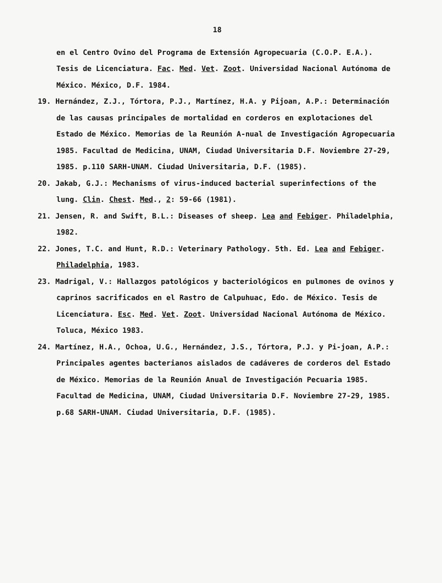18
en el Centro Ovino del Programa de Extensión Agropecuaria (C.O.P. E.A.). Tesis de Licenciatura. Fac. Med. Vet. Zoot. Universidad Nacional Autónoma de México. México, D.F. 1984.
19. Hernández, Z.J., Tórtora, P.J., Martínez, H.A. y Pijoan, A.P.: Determinación de las causas principales de mortalidad en corderos en explotaciones del Estado de México. Memorias de la Reunión A-nual de Investigación Agropecuaria 1985. Facultad de Medicina, UNAM, Ciudad Universitaria D.F. Noviembre 27-29, 1985. p.110 SARH-UNAM. Ciudad Universitaria, D.F. (1985).
20. Jakab, G.J.: Mechanisms of virus-induced bacterial superinfections of the lung. Clin. Chest. Med., 2: 59-66 (1981).
21. Jensen, R. and Swift, B.L.: Diseases of sheep. Lea and Febiger. Philadelphia, 1982.
22. Jones, T.C. and Hunt, R.D.: Veterinary Pathology. 5th. Ed. Lea and Febiger. Philadelphia, 1983.
23. Madrigal, V.: Hallazgos patológicos y bacteriológicos en pulmones de ovinos y caprinos sacrificados en el Rastro de Calpuhuac, Edo. de México. Tesis de Licenciatura. Esc. Med. Vet. Zoot. Universidad Nacional Autónoma de México. Toluca, México 1983.
24. Martínez, H.A., Ochoa, U.G., Hernández, J.S., Tórtora, P.J. y Pi-joan, A.P.: Principales agentes bacterianos aislados de cadáveres de corderos del Estado de México. Memorias de la Reunión Anual de Investigación Pecuaria 1985. Facultad de Medicina, UNAM, Ciudad Universitaria D.F. Noviembre 27-29, 1985. p.68 SARH-UNAM. Ciudad Universitaria, D.F. (1985).